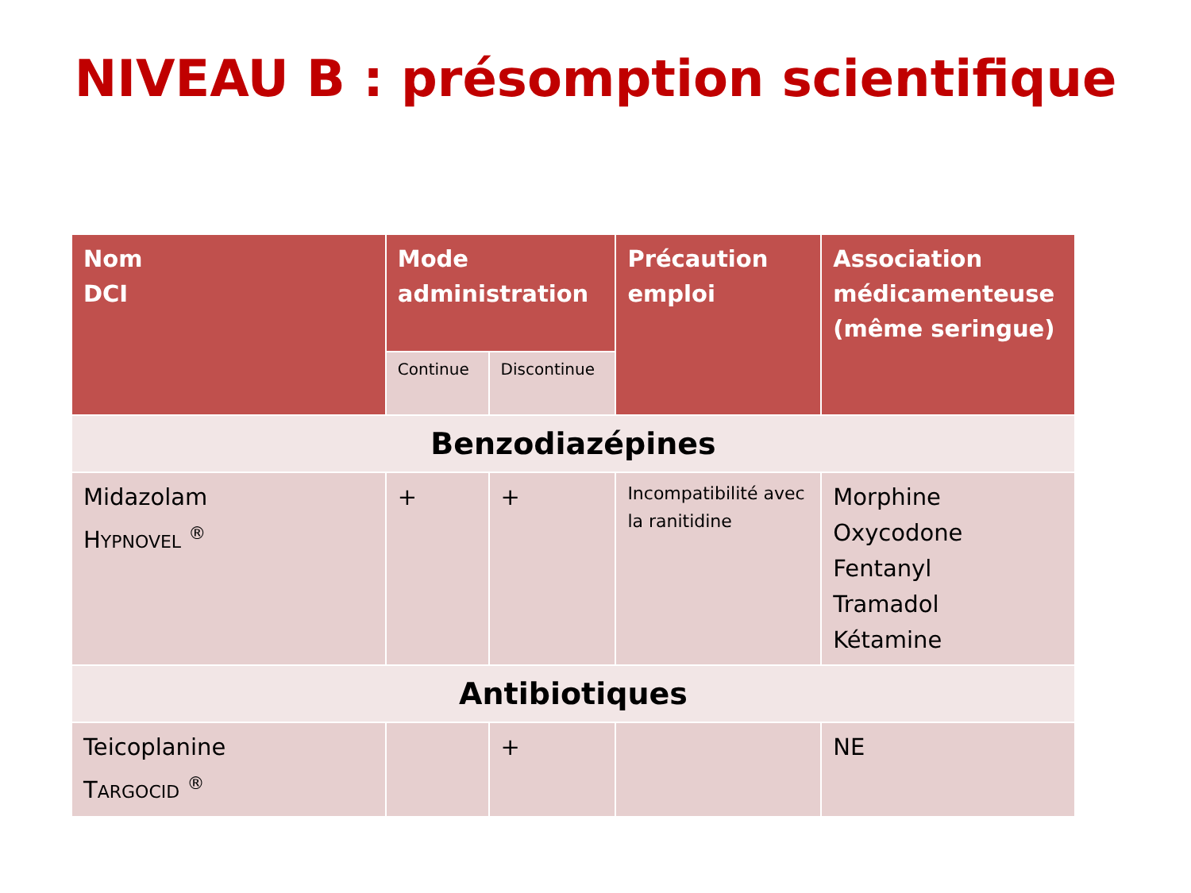NIVEAU B : présomption scientifique
| Nom DCI | Mode administration | | Précaution emploi | Association médicamenteuse (même seringue) |
| --- | --- | --- | --- | --- |
| | Continue | Discontinue | | |
| Benzodiazépines | | | | |
| Midazolam H YPNOVEL <sup>®</sup> | + | + | Incompatibilité avec la ranitidine | Morphine Oxycodone Fentanyl Tramadol Kétamine |
| Antibiotiques | | | | |
| Teicoplanine T ARGOCID <sup>®</sup> | | + | | NE |